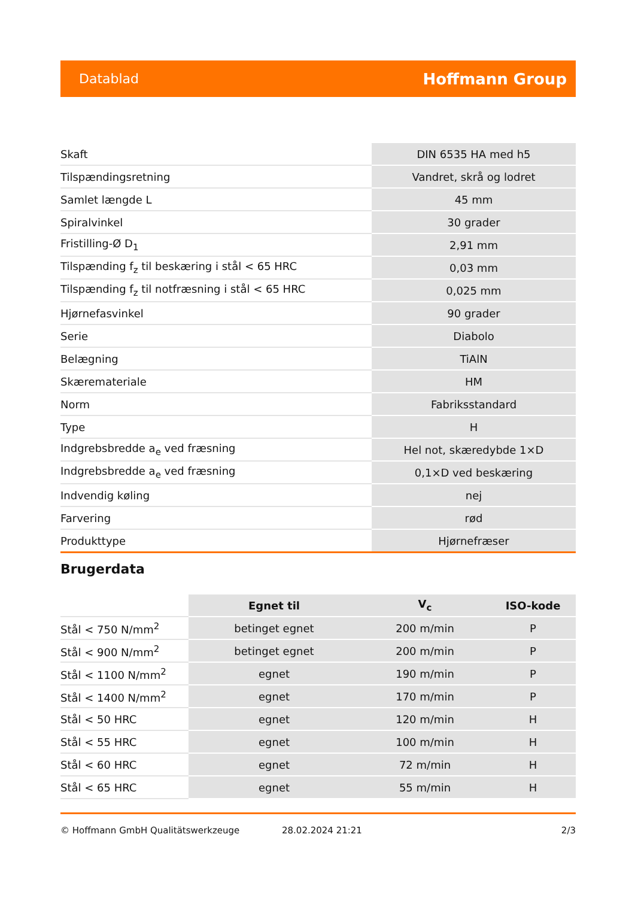Datablad Hoffmann Group
| Skaft | DIN 6535 HA med h5 |
| Tilspændingsretning | Vandret, skrå og lodret |
| Samlet længde L | 45 mm |
| Spiralvinkel | 30 grader |
| Fristilling-Ø D<sub>1</sub> | 2,91 mm |
| Tilspænding f<sub>z</sub> til beskæring i stål < 65 HRC | 0,03 mm |
| Tilspænding f<sub>z</sub> til notfræsning i stål < 65 HRC | 0,025 mm |
| Hjørnefasvinkel | 90 grader |
| Serie | Diabolo |
| Belægning | TiAlN |
| Skæremateriale | HM |
| Norm | Fabriksstandard |
| Type | H |
| Indgrebsbredde a<sub>e</sub> ved fræsning | Hel not, skæredybde 1×D |
| Indgrebsbredde a<sub>e</sub> ved fræsning | 0,1×D ved beskæring |
| Indvendig køling | nej |
| Farvering | rød |
| Produkttype | Hjørnefræser |
Brugerdata
| | Egnet til | V<sub>c</sub> | ISO-kode |
| --- | --- | --- | --- |
| Stål < 750 N/mm<sup>2</sup> | betinget egnet | 200 m/min | P |
| Stål < 900 N/mm<sup>2</sup> | betinget egnet | 200 m/min | P |
| Stål < 1100 N/mm<sup>2</sup> | egnet | 190 m/min | P |
| Stål < 1400 N/mm<sup>2</sup> | egnet | 170 m/min | P |
| Stål < 50 HRC | egnet | 120 m/min | H |
| Stål < 55 HRC | egnet | 100 m/min | H |
| Stål < 60 HRC | egnet | 72 m/min | H |
| Stål < 65 HRC | egnet | 55 m/min | H |
© Hoffmann GmbH Qualitätswerkzeuge 28.02.2024 21:21 2/3